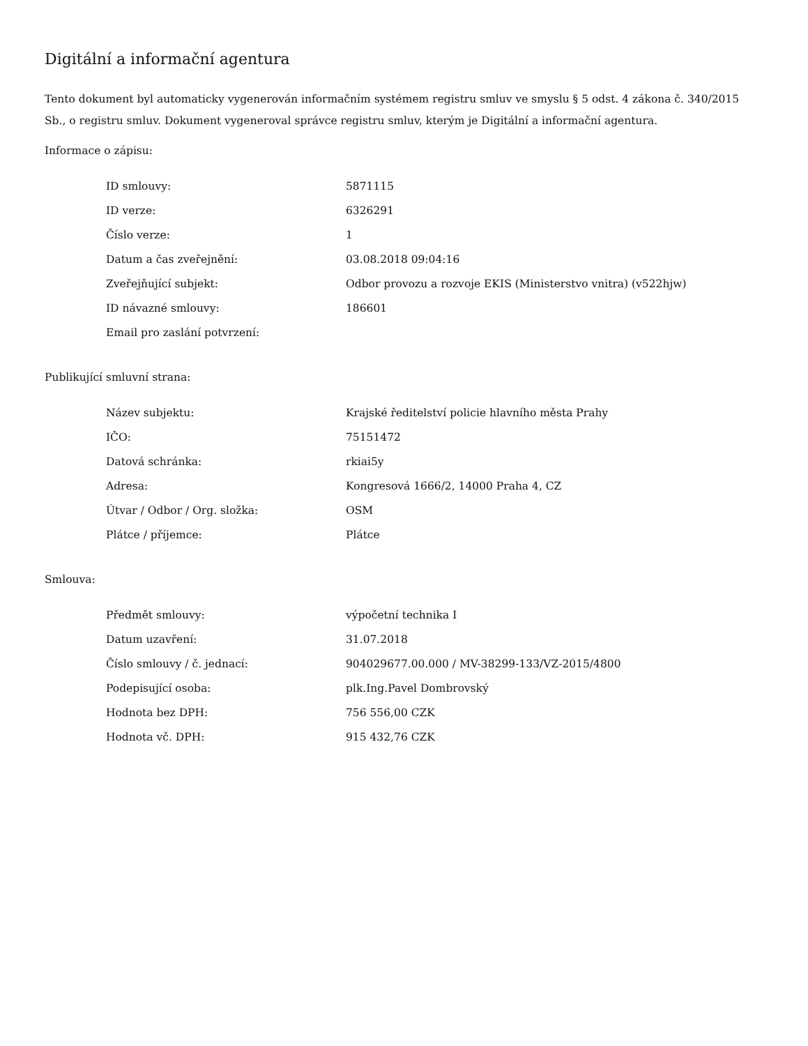Digitální a informační agentura
Tento dokument byl automaticky vygenerován informačním systémem registru smluv ve smyslu § 5 odst. 4 zákona č. 340/2015 Sb., o registru smluv. Dokument vygeneroval správce registru smluv, kterým je Digitální a informační agentura.
Informace o zápisu:
| ID smlouvy: | 5871115 |
| ID verze: | 6326291 |
| Číslo verze: | 1 |
| Datum a čas zveřejnění: | 03.08.2018 09:04:16 |
| Zveřejňující subjekt: | Odbor provozu a rozvoje EKIS (Ministerstvo vnitra) (v522hjw) |
| ID návazné smlouvy: | 186601 |
| Email pro zaslání potvrzení: | |
Publikující smluvní strana:
| Název subjektu: | Krajské ředitelství policie hlavního města Prahy |
| IČO: | 75151472 |
| Datová schránka: | rkiai5y |
| Adresa: | Kongresová 1666/2, 14000 Praha 4, CZ |
| Útvar / Odbor / Org. složka: | OSM |
| Plátce / příjemce: | Plátce |
Smlouva:
| Předmět smlouvy: | výpočetní technika I |
| Datum uzavření: | 31.07.2018 |
| Číslo smlouvy / č. jednací: | 904029677.00.000 / MV-38299-133/VZ-2015/4800 |
| Podepisující osoba: | plk.Ing.Pavel Dombrovský |
| Hodnota bez DPH: | 756 556,00 CZK |
| Hodnota vč. DPH: | 915 432,76 CZK |